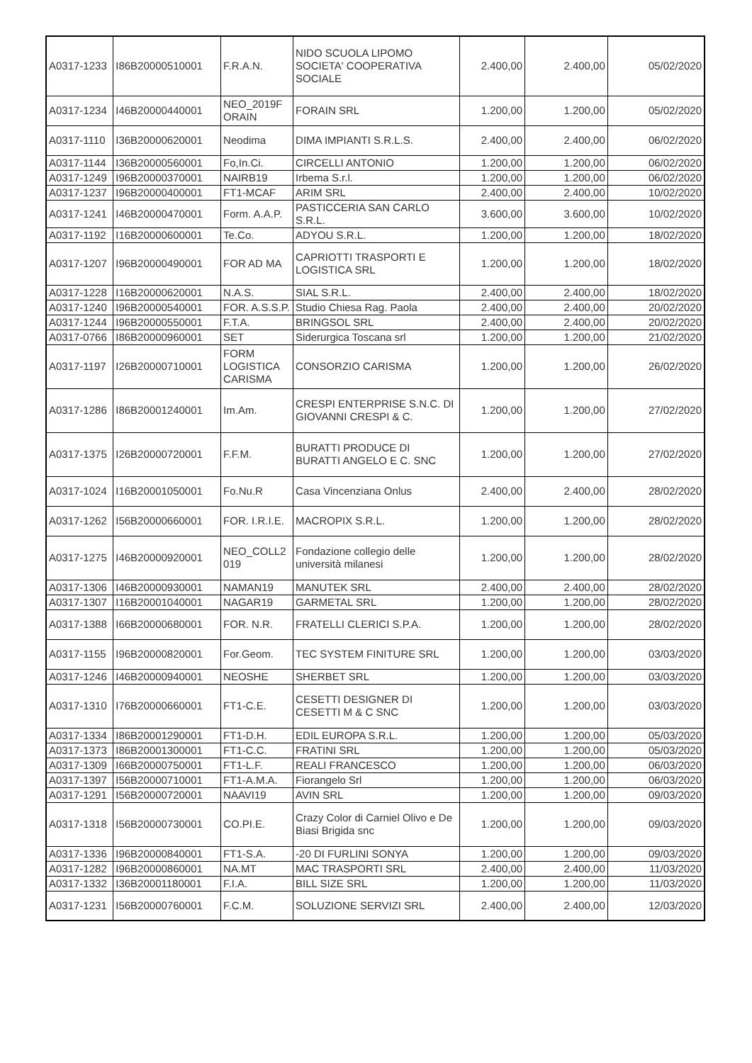| A0317-1233 | I86B20000510001 | F.R.A.N. | NIDO SCUOLA LIPOMO SOCIETA' COOPERATIVA SOCIALE | 2.400,00 | 2.400,00 | 05/02/2020 |
| A0317-1234 | I46B20000440001 | NEO_2019F ORAIN | FORAIN SRL | 1.200,00 | 1.200,00 | 05/02/2020 |
| A0317-1110 | I36B20000620001 | Neodima | DIMA IMPIANTI S.R.L.S. | 2.400,00 | 2.400,00 | 06/02/2020 |
| A0317-1144 | I36B20000560001 | Fo,In.Ci. | CIRCELLI ANTONIO | 1.200,00 | 1.200,00 | 06/02/2020 |
| A0317-1249 | I96B20000370001 | NAIRB19 | Irbema S.r.l. | 1.200,00 | 1.200,00 | 06/02/2020 |
| A0317-1237 | I96B20000400001 | FT1-MCAF | ARIM SRL | 2.400,00 | 2.400,00 | 10/02/2020 |
| A0317-1241 | I46B20000470001 | Form. A.A.P. | PASTICCERIA SAN CARLO S.R.L. | 3.600,00 | 3.600,00 | 10/02/2020 |
| A0317-1192 | I16B20000600001 | Te.Co. | ADYOU S.R.L. | 1.200,00 | 1.200,00 | 18/02/2020 |
| A0317-1207 | I96B20000490001 | FOR AD MA | CAPRIOTTI TRASPORTI E LOGISTICA SRL | 1.200,00 | 1.200,00 | 18/02/2020 |
| A0317-1228 | I16B20000620001 | N.A.S. | SIAL S.R.L. | 2.400,00 | 2.400,00 | 18/02/2020 |
| A0317-1240 | I96B20000540001 | FOR. A.S.S.P. | Studio Chiesa Rag. Paola | 2.400,00 | 2.400,00 | 20/02/2020 |
| A0317-1244 | I96B20000550001 | F.T.A. | BRINGSOL SRL | 2.400,00 | 2.400,00 | 20/02/2020 |
| A0317-0766 | I86B20000960001 | SET | Siderurgica Toscana srl | 1.200,00 | 1.200,00 | 21/02/2020 |
| A0317-1197 | I26B20000710001 | FORM LOGISTICA CARISMA | CONSORZIO CARISMA | 1.200,00 | 1.200,00 | 26/02/2020 |
| A0317-1286 | I86B20001240001 | Im.Am. | CRESPI ENTERPRISE S.N.C. DI GIOVANNI CRESPI & C. | 1.200,00 | 1.200,00 | 27/02/2020 |
| A0317-1375 | I26B20000720001 | F.F.M. | BURATTI PRODUCE DI BURATTI ANGELO E C. SNC | 1.200,00 | 1.200,00 | 27/02/2020 |
| A0317-1024 | I16B20001050001 | Fo.Nu.R | Casa Vincenziana Onlus | 2.400,00 | 2.400,00 | 28/02/2020 |
| A0317-1262 | I56B20000660001 | FOR. I.R.I.E. | MACROPIX S.R.L. | 1.200,00 | 1.200,00 | 28/02/2020 |
| A0317-1275 | I46B20000920001 | NEO_COLL2 019 | Fondazione collegio delle università milanesi | 1.200,00 | 1.200,00 | 28/02/2020 |
| A0317-1306 | I46B20000930001 | NAMAN19 | MANUTEK SRL | 2.400,00 | 2.400,00 | 28/02/2020 |
| A0317-1307 | I16B20001040001 | NAGAR19 | GARMETAL SRL | 1.200,00 | 1.200,00 | 28/02/2020 |
| A0317-1388 | I66B20000680001 | FOR. N.R. | FRATELLI CLERICI S.P.A. | 1.200,00 | 1.200,00 | 28/02/2020 |
| A0317-1155 | I96B20000820001 | For.Geom. | TEC SYSTEM FINITURE SRL | 1.200,00 | 1.200,00 | 03/03/2020 |
| A0317-1246 | I46B20000940001 | NEOSHE | SHERBET SRL | 1.200,00 | 1.200,00 | 03/03/2020 |
| A0317-1310 | I76B20000660001 | FT1-C.E. | CESETTI DESIGNER DI CESETTI M & C SNC | 1.200,00 | 1.200,00 | 03/03/2020 |
| A0317-1334 | I86B20001290001 | FT1-D.H. | EDIL EUROPA S.R.L. | 1.200,00 | 1.200,00 | 05/03/2020 |
| A0317-1373 | I86B20001300001 | FT1-C.C. | FRATINI SRL | 1.200,00 | 1.200,00 | 05/03/2020 |
| A0317-1309 | I66B20000750001 | FT1-L.F. | REALI FRANCESCO | 1.200,00 | 1.200,00 | 06/03/2020 |
| A0317-1397 | I56B20000710001 | FT1-A.M.A. | Fiorangelo Srl | 1.200,00 | 1.200,00 | 06/03/2020 |
| A0317-1291 | I56B20000720001 | NAAVI19 | AVIN SRL | 1.200,00 | 1.200,00 | 09/03/2020 |
| A0317-1318 | I56B20000730001 | CO.PI.E. | Crazy Color di Carniel Olivo e De Biasi Brigida snc | 1.200,00 | 1.200,00 | 09/03/2020 |
| A0317-1336 | I96B20000840001 | FT1-S.A. | -20 DI FURLINI SONYA | 1.200,00 | 1.200,00 | 09/03/2020 |
| A0317-1282 | I96B20000860001 | NA.MT | MAC TRASPORTI SRL | 2.400,00 | 2.400,00 | 11/03/2020 |
| A0317-1332 | I36B20001180001 | F.I.A. | BILL SIZE SRL | 1.200,00 | 1.200,00 | 11/03/2020 |
| A0317-1231 | I56B20000760001 | F.C.M. | SOLUZIONE SERVIZI SRL | 2.400,00 | 2.400,00 | 12/03/2020 |